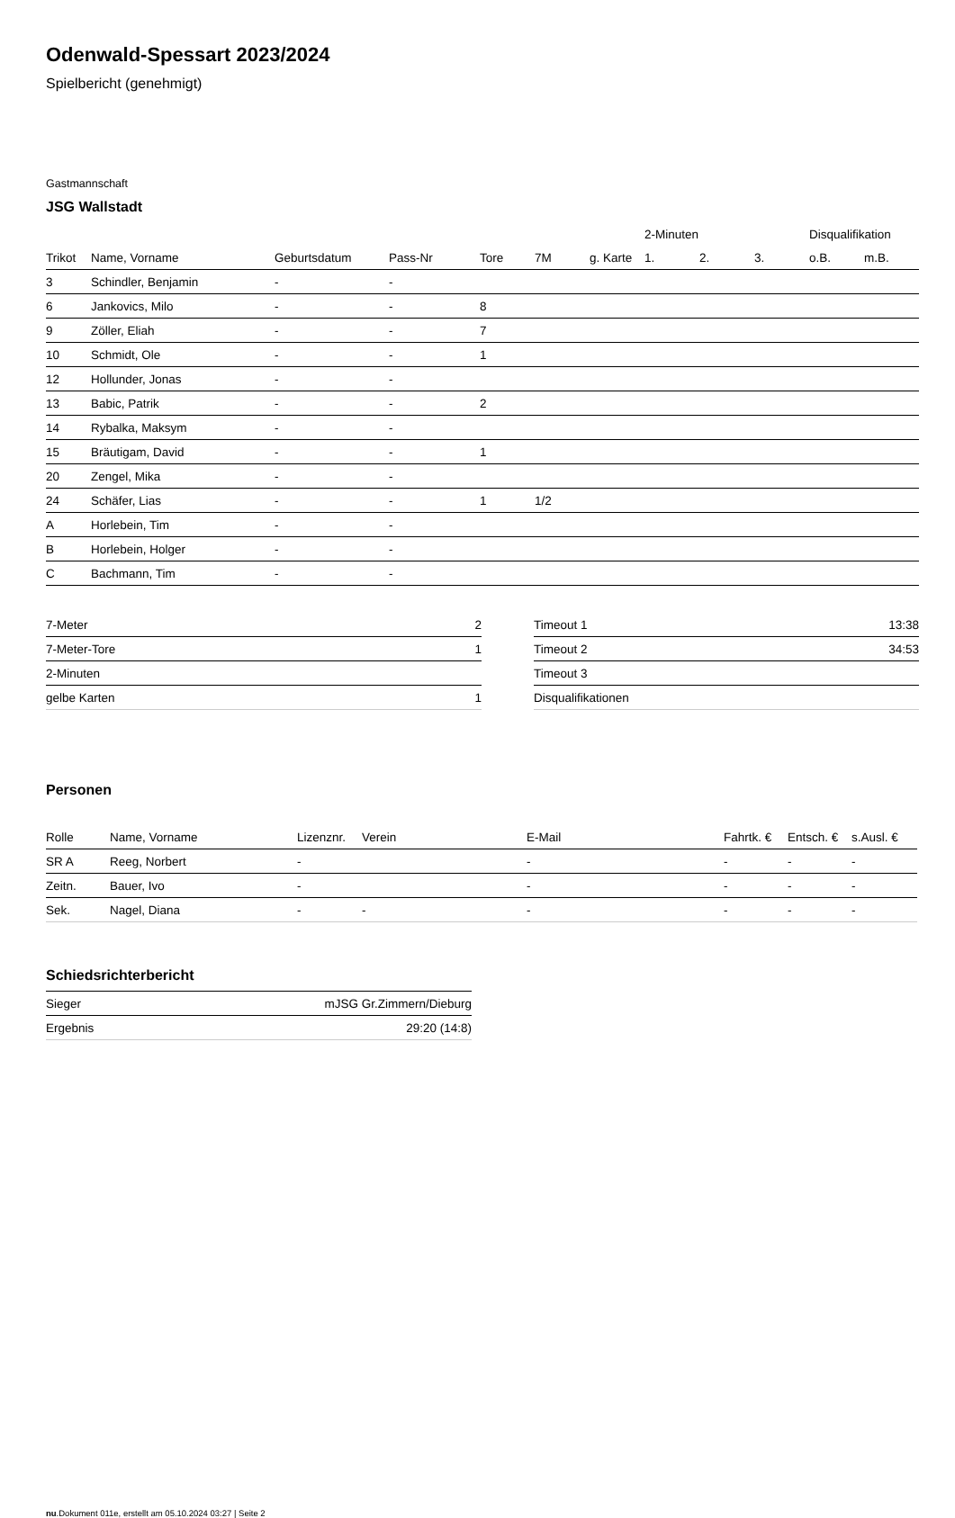Odenwald-Spessart 2023/2024
Spielbericht (genehmigt)
Gastmannschaft
JSG Wallstadt
| | | | | | | | 2-Minuten | | | Disqualifikation | |
| --- | --- | --- | --- | --- | --- | --- | --- | --- | --- | --- | --- |
| Trikot | Name, Vorname | Geburtsdatum | Pass-Nr | Tore | 7M | g. Karte | 1. | 2. | 3. | o.B. | m.B. |
| 3 | Schindler, Benjamin | - | - | | | | | | | | |
| 6 | Jankovics, Milo | - | - | 8 | | | | | | | |
| 9 | Zöller, Eliah | - | - | 7 | | | | | | | |
| 10 | Schmidt, Ole | - | - | 1 | | | | | | | |
| 12 | Hollunder, Jonas | - | - | | | | | | | | |
| 13 | Babic, Patrik | - | - | 2 | | | | | | | |
| 14 | Rybalka, Maksym | - | - | | | | | | | | |
| 15 | Bräutigam, David | - | - | 1 | | | | | | | |
| 20 | Zengel, Mika | - | - | | | | | | | | |
| 24 | Schäfer, Lias | - | - | 1 | 1/2 | | | | | | |
| A | Horlebein, Tim | - | - | | | | | | | | |
| B | Horlebein, Holger | - | - | | | | | | | | |
| C | Bachmann, Tim | - | - | | | | | | | | |
| 7-Meter | 2 |
| 7-Meter-Tore | 1 |
| 2-Minuten | |
| gelbe Karten | 1 |
| Timeout 1 | 13:38 |
| Timeout 2 | 34:53 |
| Timeout 3 | |
| Disqualifikationen | |
Personen
| Rolle | Name, Vorname | Lizenznr. | Verein | E-Mail | Fahrtk. € | Entsch. € | s.Ausl. € |
| --- | --- | --- | --- | --- | --- | --- | --- |
| SR A | Reeg, Norbert | - | | - | - | - | - |
| Zeitn. | Bauer, Ivo | - | | - | - | - | - |
| Sek. | Nagel, Diana | - | - | - | - | - | - |
Schiedsrichterbericht
| Sieger | mJSG Gr.Zimmern/Dieburg |
| Ergebnis | 29:20 (14:8) |
nu.Dokument 011e, erstellt am 05.10.2024 03:27 | Seite 2